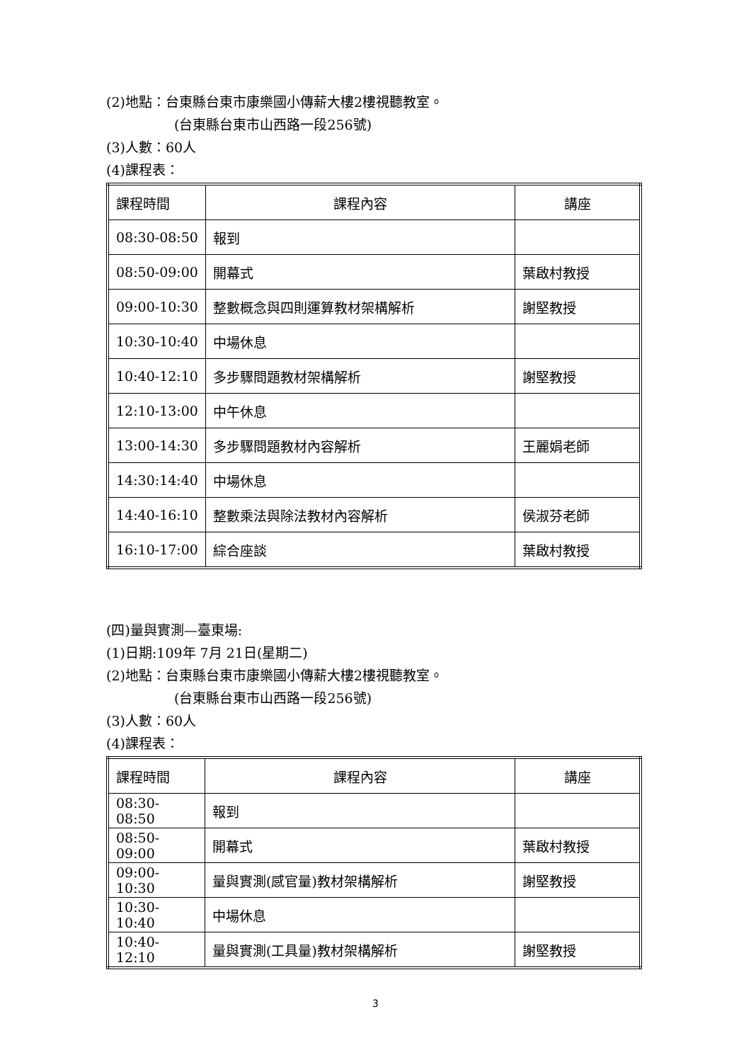(2)地點：台東縣台東市康樂國小傳薪大樓2樓視聽教室。
(台東縣台東市山西路一段256號)
(3)人數：60人
(4)課程表：
| 課程時間 | 課程內容 | 講座 |
| 08:30-08:50 | 報到 | |
| 08:50-09:00 | 開幕式 | 葉啟村教授 |
| 09:00-10:30 | 整數概念與四則運算教材架構解析 | 謝堅教授 |
| 10:30-10:40 | 中場休息 | |
| 10:40-12:10 | 多步驟問題教材架構解析 | 謝堅教授 |
| 12:10-13:00 | 中午休息 | |
| 13:00-14:30 | 多步驟問題教材內容解析 | 王麗娟老師 |
| 14:30:14:40 | 中場休息 | |
| 14:40-16:10 | 整數乘法與除法教材內容解析 | 侯淑芬老師 |
| 16:10-17:00 | 綜合座談 | 葉啟村教授 |
(四)量與實測—臺東場:
(1)日期:109年 7月 21日(星期二)
(2)地點：台東縣台東市康樂國小傳薪大樓2樓視聽教室。
(台東縣台東市山西路一段256號)
(3)人數：60人
(4)課程表：
| 課程時間 | 課程內容 | 講座 |
| 08:30-08:50 | 報到 | |
| 08:50-09:00 | 開幕式 | 葉啟村教授 |
| 09:00-10:30 | 量與實測(感官量)教材架構解析 | 謝堅教授 |
| 10:30-10:40 | 中場休息 | |
| 10:40-12:10 | 量與實測(工具量)教材架構解析 | 謝堅教授 |
3